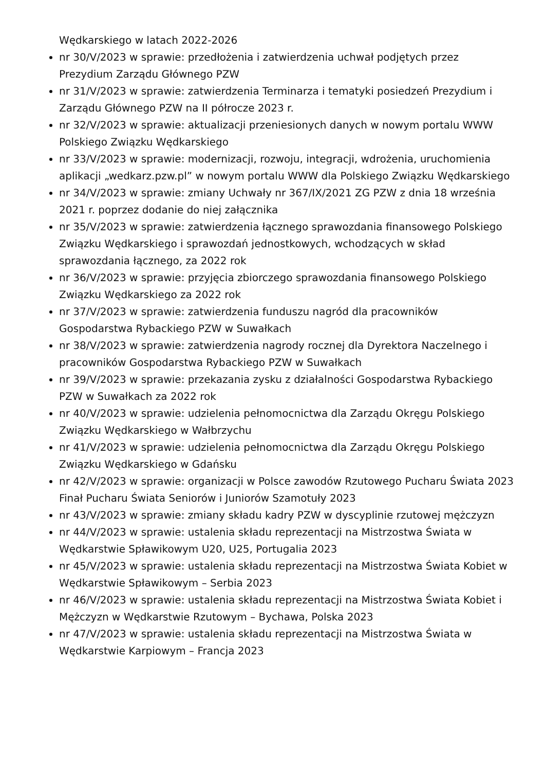Wędkarskiego w latach 2022-2026
nr 30/V/2023 w sprawie: przedłożenia i zatwierdzenia uchwał podjętych przez Prezydium Zarządu Głównego PZW
nr 31/V/2023 w sprawie: zatwierdzenia Terminarza i tematyki posiedzeń Prezydium i Zarządu Głównego PZW na II półrocze 2023 r.
nr 32/V/2023 w sprawie: aktualizacji przeniesionych danych w nowym portalu WWW Polskiego Związku Wędkarskiego
nr 33/V/2023 w sprawie: modernizacji, rozwoju, integracji, wdrożenia, uruchomienia aplikacji „wedkarz.pzw.pl” w nowym portalu WWW dla Polskiego Związku Wędkarskiego
nr 34/V/2023 w sprawie: zmiany Uchwały nr 367/IX/2021 ZG PZW z dnia 18 września 2021 r. poprzez dodanie do niej załącznika
nr 35/V/2023 w sprawie: zatwierdzenia łącznego sprawozdania finansowego Polskiego Związku Wędkarskiego i sprawozdań jednostkowych, wchodzących w skład sprawozdania łącznego, za 2022 rok
nr 36/V/2023 w sprawie: przyjęcia zbiorczego sprawozdania finansowego Polskiego Związku Wędkarskiego za 2022 rok
nr 37/V/2023 w sprawie: zatwierdzenia funduszu nagród dla pracowników Gospodarstwa Rybackiego PZW w Suwałkach
nr 38/V/2023 w sprawie: zatwierdzenia nagrody rocznej dla Dyrektora Naczelnego i pracowników Gospodarstwa Rybackiego PZW w Suwałkach
nr 39/V/2023 w sprawie: przekazania zysku z działalności Gospodarstwa Rybackiego PZW w Suwałkach za 2022 rok
nr 40/V/2023 w sprawie: udzielenia pełnomocnictwa dla Zarządu Okręgu Polskiego Związku Wędkarskiego w Wałbrzychu
nr 41/V/2023 w sprawie: udzielenia pełnomocnictwa dla Zarządu Okręgu Polskiego Związku Wędkarskiego w Gdańsku
nr 42/V/2023 w sprawie: organizacji w Polsce zawodów Rzutowego Pucharu Świata 2023 Finał Pucharu Świata Seniorów i Juniorów Szamotuły 2023
nr 43/V/2023 w sprawie: zmiany składu kadry PZW w dyscyplinie rzutowej mężczyzn
nr 44/V/2023 w sprawie: ustalenia składu reprezentacji na Mistrzostwa Świata w Wędkarstwie Spławikowym U20, U25, Portugalia 2023
nr 45/V/2023 w sprawie: ustalenia składu reprezentacji na Mistrzostwa Świata Kobiet w Wędkarstwie Spławikowym – Serbia 2023
nr 46/V/2023 w sprawie: ustalenia składu reprezentacji na Mistrzostwa Świata Kobiet i Mężczyzn w Wędkarstwie Rzutowym – Bychawa, Polska 2023
nr 47/V/2023 w sprawie: ustalenia składu reprezentacji na Mistrzostwa Świata w Wędkarstwie Karpiowym – Francja 2023